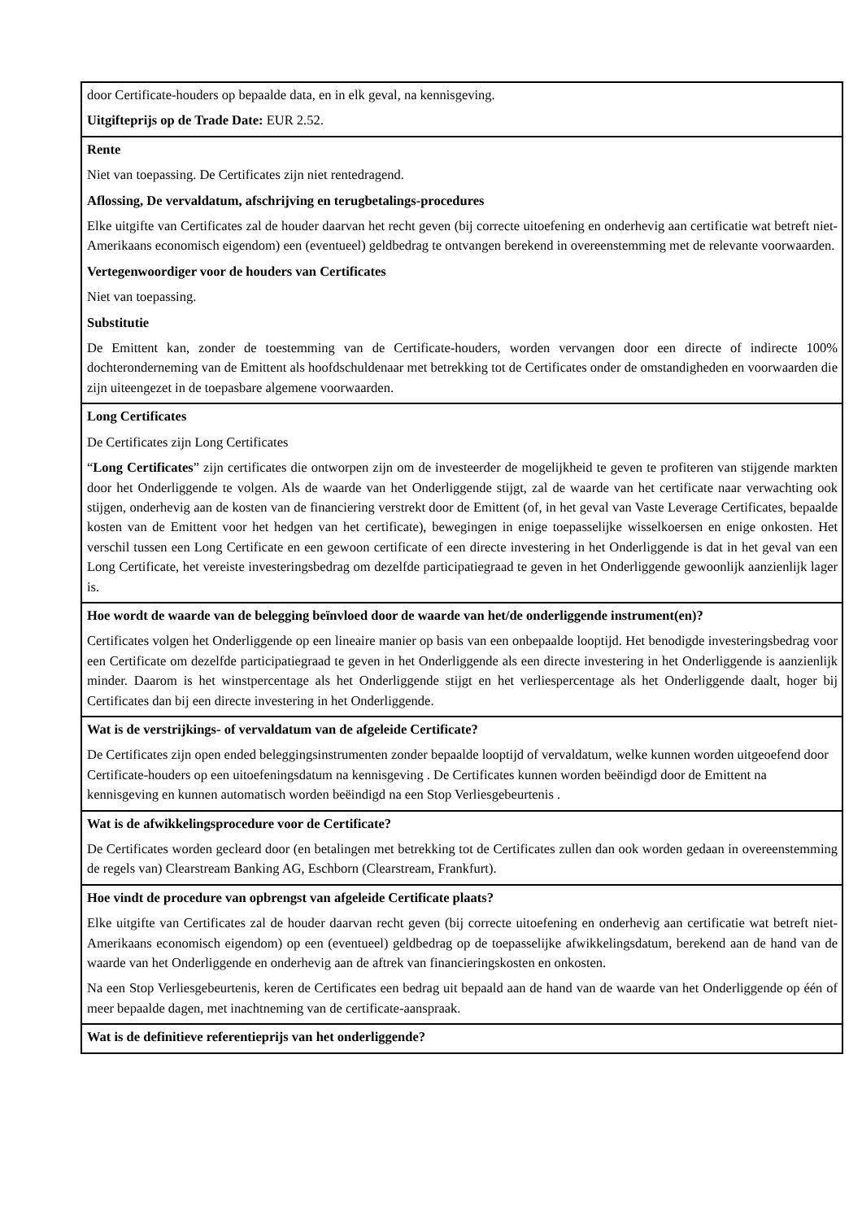| door Certificate-houders op bepaalde data, en in elk geval, na kennisgeving. Uitgifteprijs op de Trade Date: EUR 2.52. |
| Rente Niet van toepassing. De Certificates zijn niet rentedragend. Aflossing, De vervaldatum, afschrijving en terugbetalings-procedures Elke uitgifte van Certificates zal de houder daarvan het recht geven (bij correcte uitoefening en onderhevig aan certificatie wat betreft niet-Amerikaans economisch eigendom) een (eventueel) geldbedrag te ontvangen berekend in overeenstemming met de relevante voorwaarden. Vertegenwoordiger voor de houders van Certificates Niet van toepassing. Substitutie De Emittent kan, zonder de toestemming van de Certificate-houders, worden vervangen door een directe of indirecte 100% dochteronderneming van de Emittent als hoofdschuldenaar met betrekking tot de Certificates onder de omstandigheden en voorwaarden die zijn uiteengezet in de toepasbare algemene voorwaarden. |
| Long Certificates De Certificates zijn Long Certificates “ Long Certificates ” zijn certificates die ontworpen zijn om de investeerder de mogelijkheid te geven te profiteren van stijgende markten door het Onderliggende te volgen. Als de waarde van het Onderliggende stijgt, zal de waarde van het certificate naar verwachting ook stijgen, onderhevig aan de kosten van de financiering verstrekt door de Emittent (of, in het geval van Vaste Leverage Certificates, bepaalde kosten van de Emittent voor het hedgen van het certificate), bewegingen in enige toepasselijke wisselkoersen en enige onkosten. Het verschil tussen een Long Certificate en een gewoon certificate of een directe investering in het Onderliggende is dat in het geval van een Long Certificate, het vereiste investeringsbedrag om dezelfde participatiegraad te geven in het Onderliggende gewoonlijk aanzienlijk lager is. |
| Hoe wordt de waarde van de belegging beïnvloed door de waarde van het/de onderliggende instrument(en)? Certificates volgen het Onderliggende op een lineaire manier op basis van een onbepaalde looptijd. Het benodigde investeringsbedrag voor een Certificate om dezelfde participatiegraad te geven in het Onderliggende als een directe investering in het Onderliggende is aanzienlijk minder. Daarom is het winstpercentage als het Onderliggende stijgt en het verliespercentage als het Onderliggende daalt, hoger bij Certificates dan bij een directe investering in het Onderliggende. |
| Wat is de verstrijkings- of vervaldatum van de afgeleide Certificate? De Certificates zijn open ended beleggingsinstrumenten zonder bepaalde looptijd of vervaldatum, welke kunnen worden uitgeoefend door Certificate-houders op een uitoefeningsdatum na kennisgeving . De Certificates kunnen worden beëindigd door de Emittent na kennisgeving en kunnen automatisch worden beëindigd na een Stop Verliesgebeurtenis . |
| Wat is de afwikkelingsprocedure voor de Certificate? De Certificates worden gecleard door (en betalingen met betrekking tot de Certificates zullen dan ook worden gedaan in overeenstemming de regels van) Clearstream Banking AG, Eschborn (Clearstream, Frankfurt). |
| Hoe vindt de procedure van opbrengst van afgeleide Certificate plaats? Elke uitgifte van Certificates zal de houder daarvan recht geven (bij correcte uitoefening en onderhevig aan certificatie wat betreft niet-Amerikaans economisch eigendom) op een (eventueel) geldbedrag op de toepasselijke afwikkelingsdatum, berekend aan de hand van de waarde van het Onderliggende en onderhevig aan de aftrek van financieringskosten en onkosten. Na een Stop Verliesgebeurtenis, keren de Certificates een bedrag uit bepaald aan de hand van de waarde van het Onderliggende op één of meer bepaalde dagen, met inachtneming van de certificate-aanspraak. |
| Wat is de definitieve referentieprijs van het onderliggende? |